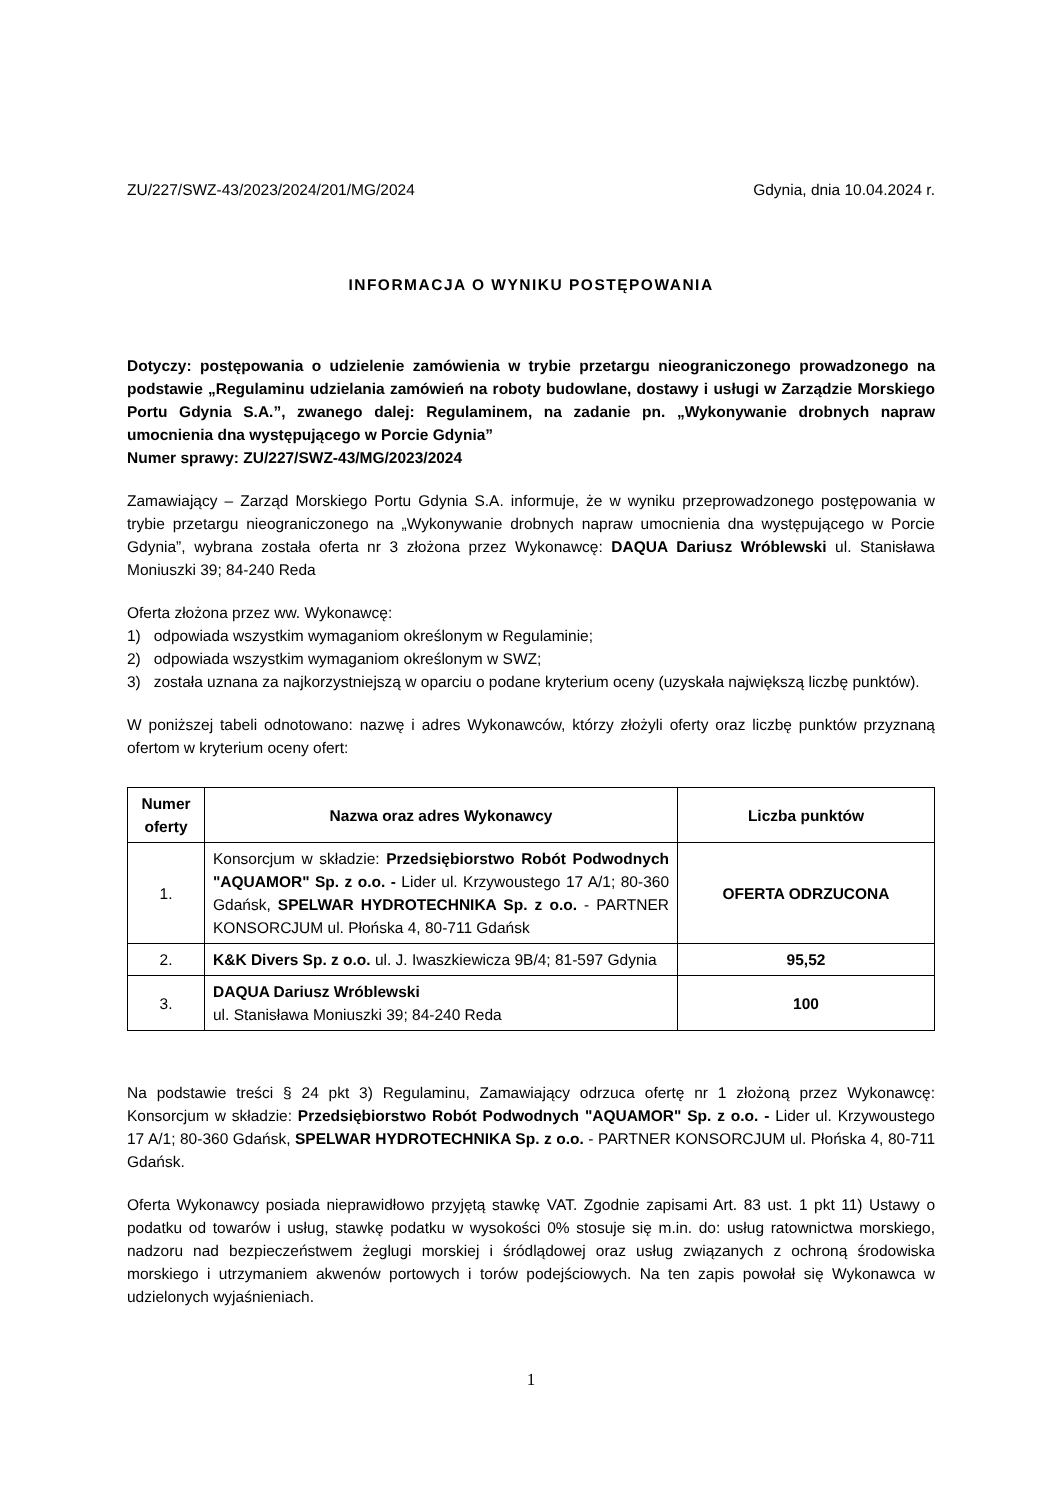ZU/227/SWZ-43/2023/2024/201/MG/2024 Gdynia, dnia 10.04.2024 r.
INFORMACJA O WYNIKU POSTĘPOWANIA
Dotyczy: postępowania o udzielenie zamówienia w trybie przetargu nieograniczonego prowadzonego na podstawie „Regulaminu udzielania zamówień na roboty budowlane, dostawy i usługi w Zarządzie Morskiego Portu Gdynia S.A.”, zwanego dalej: Regulaminem, na zadanie pn. „Wykonywanie drobnych napraw umocnienia dna występującego w Porcie Gdynia”
Numer sprawy: ZU/227/SWZ-43/MG/2023/2024
Zamawiający – Zarząd Morskiego Portu Gdynia S.A. informuje, że w wyniku przeprowadzonego postępowania w trybie przetargu nieograniczonego na „Wykonywanie drobnych napraw umocnienia dna występującego w Porcie Gdynia”, wybrana została oferta nr 3 złożona przez Wykonawcę: DAQUA Dariusz Wróblewski ul. Stanisława Moniuszki 39; 84-240 Reda
Oferta złożona przez ww. Wykonawcę:
1) odpowiada wszystkim wymaganiom określonym w Regulaminie;
2) odpowiada wszystkim wymaganiom określonym w SWZ;
3) została uznana za najkorzystniejszą w oparciu o podane kryterium oceny (uzyskała największą liczbę punktów).
W poniższej tabeli odnotowano: nazwę i adres Wykonawców, którzy złożyli oferty oraz liczbę punktów przyznaną ofertom w kryterium oceny ofert:
| Numer oferty | Nazwa oraz adres Wykonawcy | Liczba punktów |
| --- | --- | --- |
| 1. | Konsorcjum w składzie: Przedsiębiorstwo Robót Podwodnych "AQUAMOR" Sp. z o.o. - Lider ul. Krzywoustego 17 A/1; 80-360 Gdańsk, SPELWAR HYDROTECHNIKA Sp. z o.o. - PARTNER KONSORCJUM ul. Płońska 4, 80-711 Gdańsk | OFERTA ODRZUCONA |
| 2. | K&K Divers Sp. z o.o. ul. J. Iwaszkiewicza 9B/4; 81-597 Gdynia | 95,52 |
| 3. | DAQUA Dariusz Wróblewski ul. Stanisława Moniuszki 39; 84-240 Reda | 100 |
Na podstawie treści § 24 pkt 3) Regulaminu, Zamawiający odrzuca ofertę nr 1 złożoną przez Wykonawcę: Konsorcjum w składzie: Przedsiębiorstwo Robót Podwodnych "AQUAMOR" Sp. z o.o. - Lider ul. Krzywoustego 17 A/1; 80-360 Gdańsk, SPELWAR HYDROTECHNIKA Sp. z o.o. - PARTNER KONSORCJUM ul. Płońska 4, 80-711 Gdańsk.
Oferta Wykonawcy posiada nieprawidłowo przyjętą stawkę VAT. Zgodnie zapisami Art. 83 ust. 1 pkt 11) Ustawy o podatku od towarów i usług, stawkę podatku w wysokości 0% stosuje się m.in. do: usług ratownictwa morskiego, nadzoru nad bezpieczeństwem żeglugi morskiej i śródlądowej oraz usług związanych z ochroną środowiska morskiego i utrzymaniem akwenów portowych i torów podejściowych. Na ten zapis powołał się Wykonawca w udzielonych wyjaśnieniach.
1